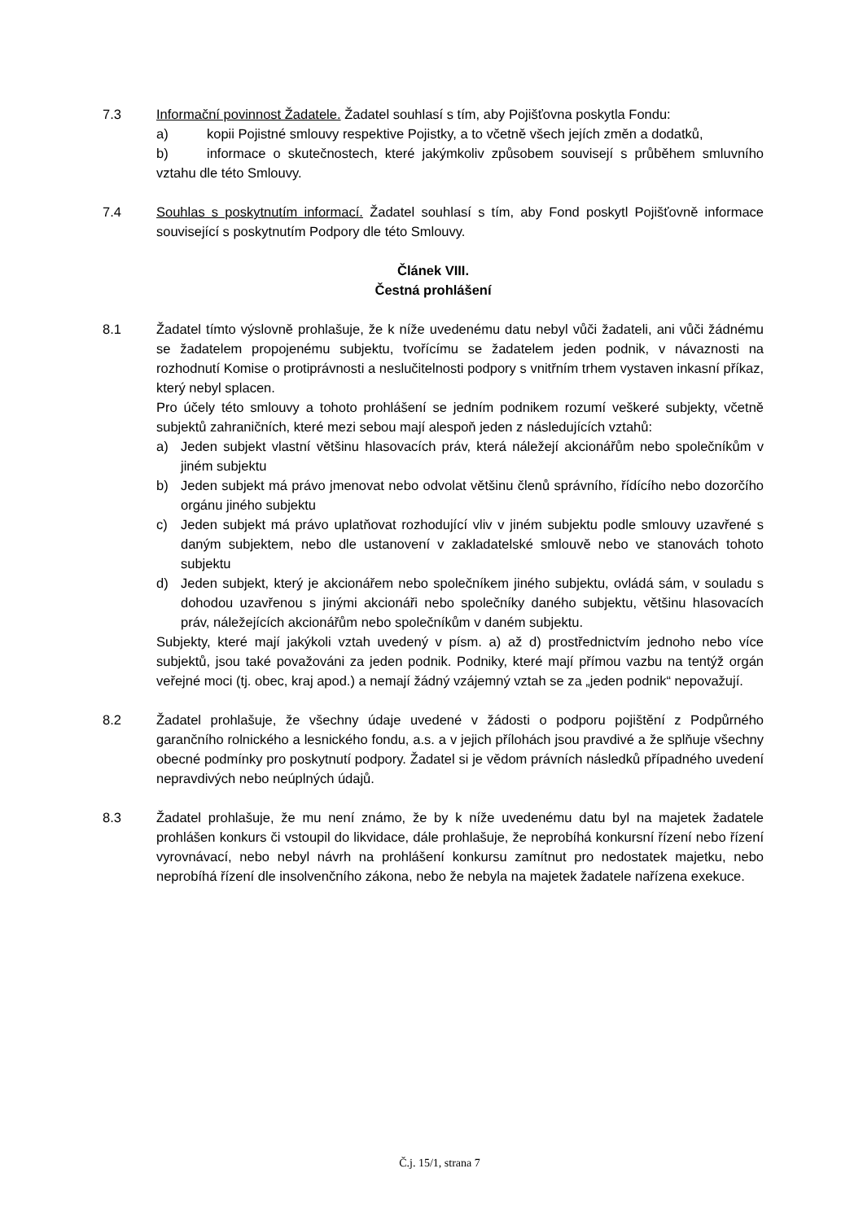7.3 Informační povinnost Žadatele. Žadatel souhlasí s tím, aby Pojišťovna poskytla Fondu:
a) kopii Pojistné smlouvy respektive Pojistky, a to včetně všech jejích změn a dodatků,
b) informace o skutečnostech, které jakýmkoliv způsobem souvisejí s průběhem smluvního vztahu dle této Smlouvy.
7.4 Souhlas s poskytnutím informací. Žadatel souhlasí s tím, aby Fond poskytl Pojišťovně informace související s poskytnutím Podpory dle této Smlouvy.
Článek VIII.
Čestná prohlášení
8.1 Žadatel tímto výslovně prohlašuje, že k níže uvedenému datu nebyl vůči žadateli, ani vůči žádnému se žadatelem propojenému subjektu, tvořícímu se žadatelem jeden podnik, v návaznosti na rozhodnutí Komise o protiprávnosti a neslučitelnosti podpory s vnitřním trhem vystaven inkasní příkaz, který nebyl splacen.
Pro účely této smlouvy a tohoto prohlášení se jedním podnikem rozumí veškeré subjekty, včetně subjektů zahraničních, které mezi sebou mají alespoň jeden z následujících vztahů:
a) Jeden subjekt vlastní většinu hlasovacích práv, která náležejí akcionářům nebo společníkům v jiném subjektu
b) Jeden subjekt má právo jmenovat nebo odvolat většinu členů správního, řídícího nebo dozorčího orgánu jiného subjektu
c) Jeden subjekt má právo uplatňovat rozhodující vliv v jiném subjektu podle smlouvy uzavřené s daným subjektem, nebo dle ustanovení v zakladatelské smlouvě nebo ve stanovách tohoto subjektu
d) Jeden subjekt, který je akcionářem nebo společníkem jiného subjektu, ovládá sám, v souladu s dohodou uzavřenou s jinými akcionáři nebo společníky daného subjektu, většinu hlasovacích práv, náležejících akcionářům nebo společníkům v daném subjektu.
Subjekty, které mají jakýkoli vztah uvedený v písm. a) až d) prostřednictvím jednoho nebo více subjektů, jsou také považováni za jeden podnik. Podniky, které mají přímou vazbu na tentýž orgán veřejné moci (tj. obec, kraj apod.) a nemají žádný vzájemný vztah se za „jeden podnik“ nepovažují.
8.2 Žadatel prohlašuje, že všechny údaje uvedené v žádosti o podporu pojištění z Podpůrného garančního rolnického a lesnického fondu, a.s. a v jejich přílohách jsou pravdivé a že splňuje všechny obecné podmínky pro poskytnutí podpory. Žadatel si je vědom právních následků případného uvedení nepravdivých nebo neúplných údajů.
8.3 Žadatel prohlašuje, že mu není známo, že by k níže uvedenému datu byl na majetek žadatele prohlášen konkurs či vstoupil do likvidace, dále prohlašuje, že neprobíhá konkursní řízení nebo řízení vyrovnávací, nebo nebyl návrh na prohlášení konkursu zamítnut pro nedostatek majetku, nebo neprobíhá řízení dle insolvenčního zákona, nebo že nebyla na majetek žadatele nařízena exekuce.
Č.j. 15/1, strana 7